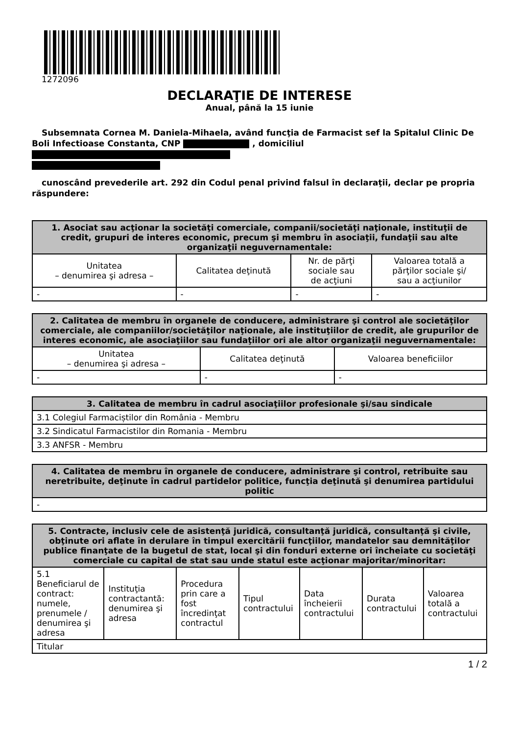1272096
DECLARAŢIE DE INTERESE
Anual, până la 15 iunie
Subsemnata Cornea M. Daniela-Mihaela, având funcţia de Farmacist sef la Spitalul Clinic De Boli Infectioase Constanta, CNP , domiciliul
cunoscând prevederile art. 292 din Codul penal privind falsul în declaraţii, declar pe propria răspundere:
| 1. Asociat sau acţionar la societăţi comerciale, companii/societăţi naţionale, instituţii de credit, grupuri de interes economic, precum şi membru în asociaţii, fundaţii sau alte organizaţii neguvernamentale: | | | |
| --- | --- | --- | --- |
| Unitatea – denumirea şi adresa – | Calitatea deţinută | Nr. de părţi sociale sau de acţiuni | Valoarea totală a părţilor sociale şi/ sau a acţiunilor |
| - | - | - | - |
| 2. Calitatea de membru în organele de conducere, administrare şi control ale societăţilor comerciale, ale companiilor/societăţilor naţionale, ale instituţiilor de credit, ale grupurilor de interes economic, ale asociaţiilor sau fundaţiilor ori ale altor organizaţii neguvernamentale: | | |
| --- | --- | --- |
| Unitatea – denumirea şi adresa – | Calitatea deţinută | Valoarea beneficiilor |
| - | - | - |
| 3. Calitatea de membru în cadrul asociaţiilor profesionale şi/sau sindicale |
| --- |
| 3.1 Colegiul Farmaciștilor din România - Membru |
| 3.2 Sindicatul Farmacistilor din Romania - Membru |
| 3.3 ANFSR - Membru |
| 4. Calitatea de membru în organele de conducere, administrare şi control, retribuite sau neretribuite, deţinute în cadrul partidelor politice, funcţia deţinută şi denumirea partidului politic |
| --- |
| - |
| 5. Contracte, inclusiv cele de asistenţă juridică, consultanţă juridică, consultanţă şi civile, obţinute ori aflate în derulare în timpul exercitării funcţiilor, mandatelor sau demnităţilor publice finanţate de la bugetul de stat, local şi din fonduri externe ori încheiate cu societăţi comerciale cu capital de stat sau unde statul este acţionar majoritar/minoritar: | | | | | | |
| --- | --- | --- | --- | --- | --- | --- |
| 5.1 Beneficiarul de contract: numele, prenumele / denumirea şi adresa | Instituţia contractantă: denumirea şi adresa | Procedura prin care a fost încredinţat contractul | Tipul contractului | Data încheierii contractului | Durata contractului | Valoarea totală a contractului |
| Titular | | | | | | |
1 / 2